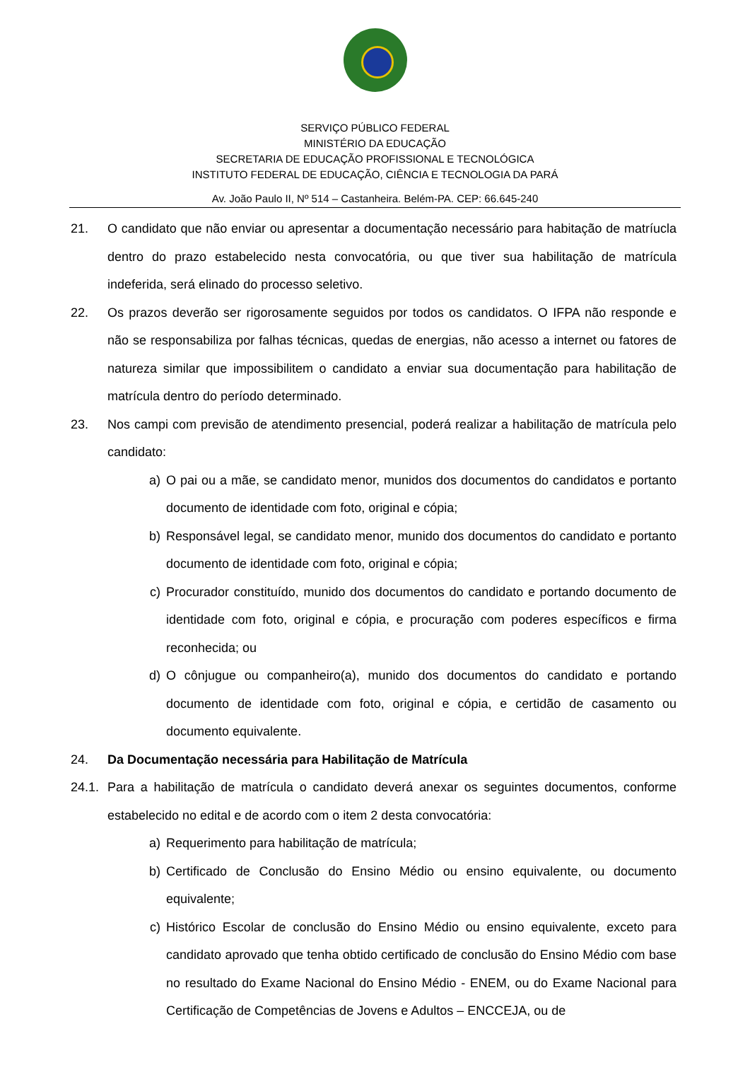SERVIÇO PÚBLICO FEDERAL
MINISTÉRIO DA EDUCAÇÃO
SECRETARIA DE EDUCAÇÃO PROFISSIONAL E TECNOLÓGICA
INSTITUTO FEDERAL DE EDUCAÇÃO, CIÊNCIA E TECNOLOGIA DA PARÁ
Av. João Paulo II, Nº 514 – Castanheira. Belém-PA. CEP: 66.645-240
21. O candidato que não enviar ou apresentar a documentação necessário para habitação de matríucla dentro do prazo estabelecido nesta convocatória, ou que tiver sua habilitação de matrícula indeferida, será elinado do processo seletivo.
22. Os prazos deverão ser rigorosamente seguidos por todos os candidatos. O IFPA não responde e não se responsabiliza por falhas técnicas, quedas de energias, não acesso a internet ou fatores de natureza similar que impossibilitem o candidato a enviar sua documentação para habilitação de matrícula dentro do período determinado.
23. Nos campi com previsão de atendimento presencial, poderá realizar a habilitação de matrícula pelo candidato:
a) O pai ou a mãe, se candidato menor, munidos dos documentos do candidatos e portanto documento de identidade com foto, original e cópia;
b) Responsável legal, se candidato menor, munido dos documentos do candidato e portanto documento de identidade com foto, original e cópia;
c) Procurador constituído, munido dos documentos do candidato e portando documento de identidade com foto, original e cópia, e procuração com poderes específicos e firma reconhecida; ou
d) O cônjugue ou companheiro(a), munido dos documentos do candidato e portando documento de identidade com foto, original e cópia, e certidão de casamento ou documento equivalente.
24. Da Documentação necessária para Habilitação de Matrícula
24.1. Para a habilitação de matrícula o candidato deverá anexar os seguintes documentos, conforme estabelecido no edital e de acordo com o item 2 desta convocatória:
a) Requerimento para habilitação de matrícula;
b) Certificado de Conclusão do Ensino Médio ou ensino equivalente, ou documento equivalente;
c) Histórico Escolar de conclusão do Ensino Médio ou ensino equivalente, exceto para candidato aprovado que tenha obtido certificado de conclusão do Ensino Médio com base no resultado do Exame Nacional do Ensino Médio - ENEM, ou do Exame Nacional para Certificação de Competências de Jovens e Adultos – ENCCEJA, ou de